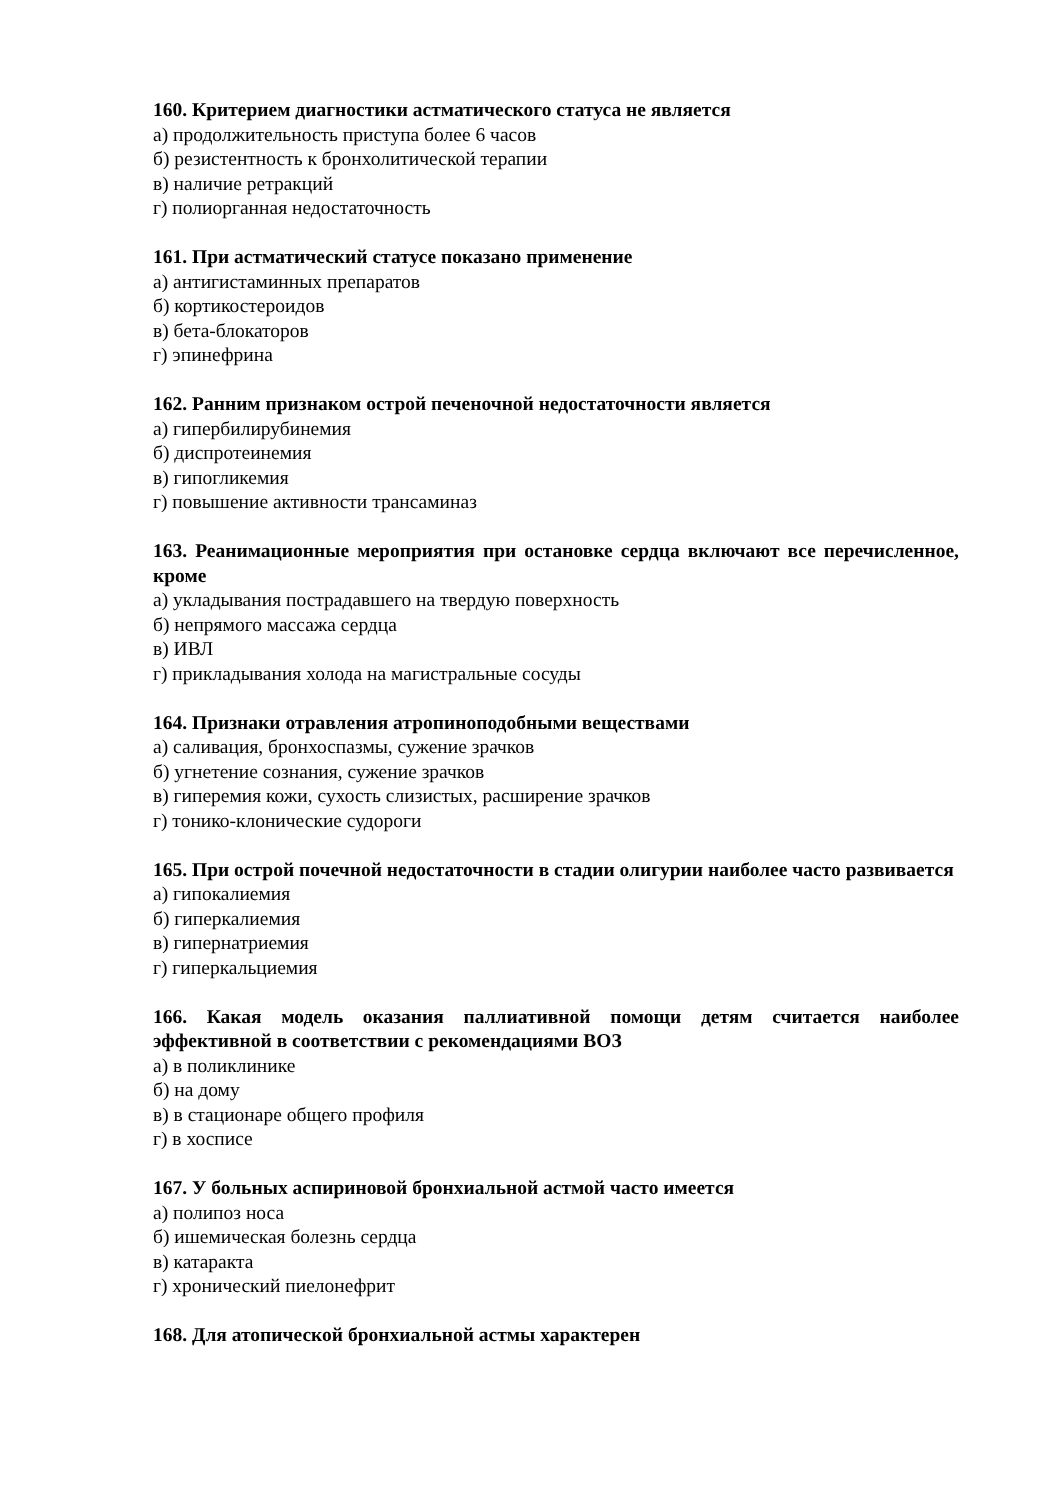160. Критерием диагностики астматического статуса не является
а) продолжительность приступа более 6 часов
б) резистентность к бронхолитической терапии
в) наличие ретракций
г) полиорганная недостаточность
161. При астматический статусе показано применение
а) антигистаминных препаратов
б) кортикостероидов
в) бета-блокаторов
г) эпинефрина
162. Ранним признаком острой печеночной недостаточности является
а) гипербилирубинемия
б) диспротеинемия
в) гипогликемия
г) повышение активности трансаминаз
163. Реанимационные мероприятия при остановке сердца включают все перечисленное, кроме
а) укладывания пострадавшего на твердую поверхность
б) непрямого массажа сердца
в) ИВЛ
г) прикладывания холода на магистральные сосуды
164. Признаки отравления атропиноподобными веществами
а) саливация, бронхоспазмы, сужение зрачков
б) угнетение сознания, сужение зрачков
в) гиперемия кожи, сухость слизистых, расширение зрачков
г) тонико-клонические судороги
165. При острой почечной недостаточности в стадии олигурии наиболее часто развивается
а) гипокалиемия
б) гиперкалиемия
в) гипернатриемия
г) гиперкальциемия
166. Какая модель оказания паллиативной помощи детям считается наиболее эффективной в соответствии с рекомендациями ВОЗ
а) в поликлинике
б) на дому
в) в стационаре общего профиля
г) в хосписе
167. У больных аспириновой бронхиальной астмой часто имеется
а) полипоз носа
б) ишемическая болезнь сердца
в) катаракта
г) хронический пиелонефрит
168. Для атопической бронхиальной астмы характерен